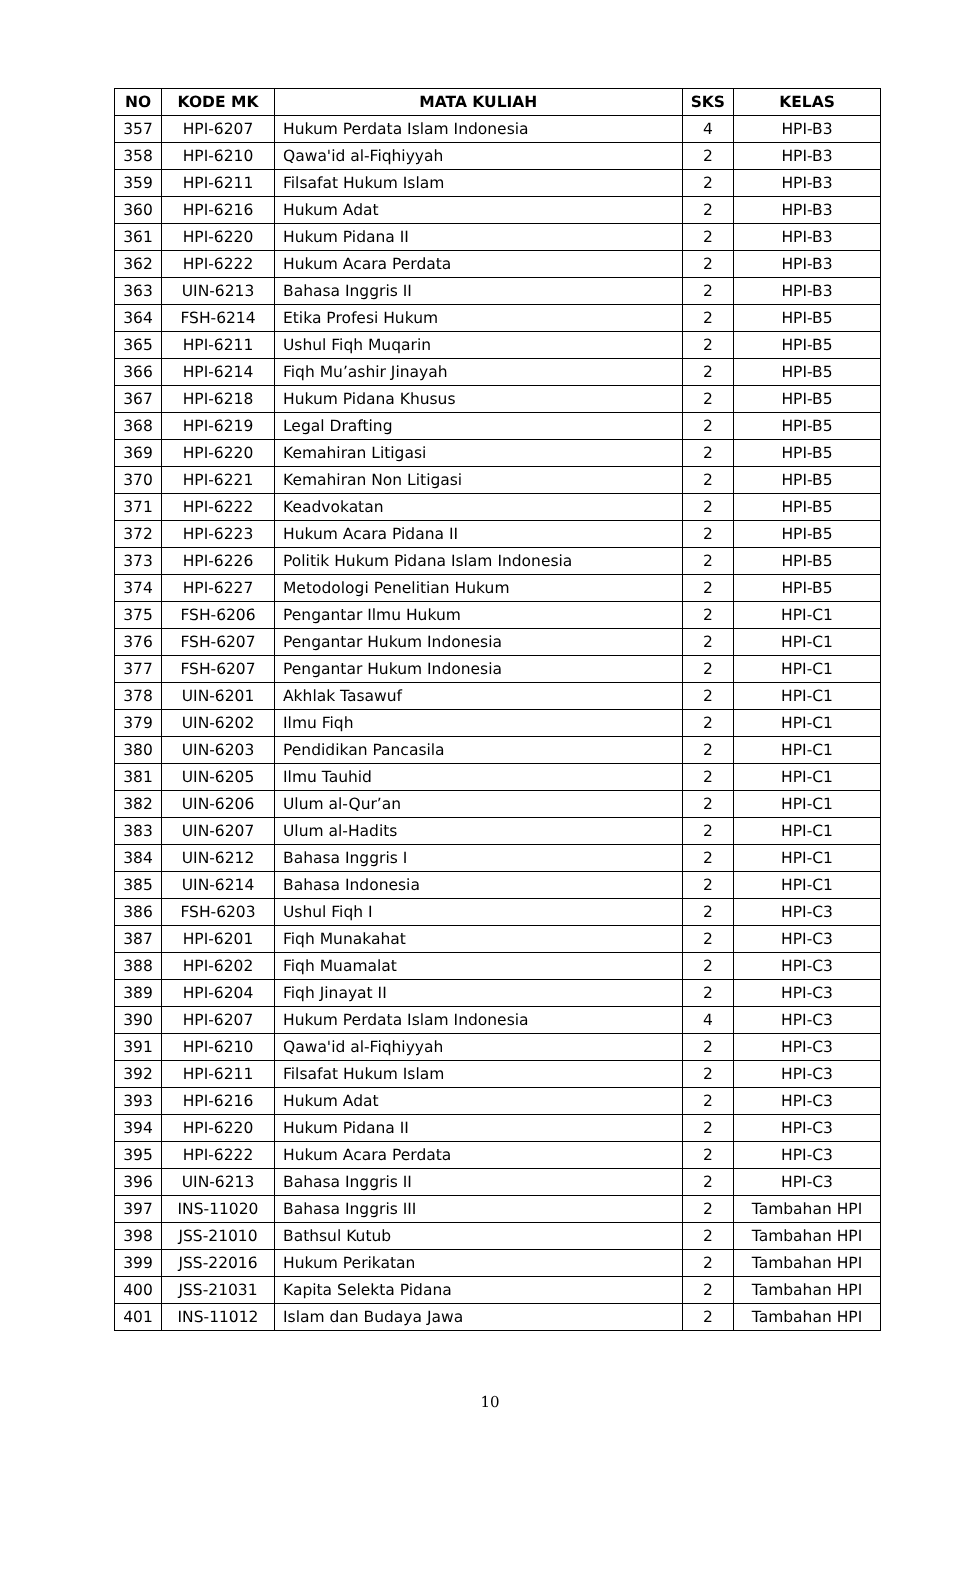| NO | KODE MK | MATA KULIAH | SKS | KELAS |
| --- | --- | --- | --- | --- |
| 357 | HPI-6207 | Hukum Perdata Islam Indonesia | 4 | HPI-B3 |
| 358 | HPI-6210 | Qawa'id al-Fiqhiyyah | 2 | HPI-B3 |
| 359 | HPI-6211 | Filsafat Hukum Islam | 2 | HPI-B3 |
| 360 | HPI-6216 | Hukum Adat | 2 | HPI-B3 |
| 361 | HPI-6220 | Hukum Pidana II | 2 | HPI-B3 |
| 362 | HPI-6222 | Hukum Acara Perdata | 2 | HPI-B3 |
| 363 | UIN-6213 | Bahasa Inggris II | 2 | HPI-B3 |
| 364 | FSH-6214 | Etika Profesi Hukum | 2 | HPI-B5 |
| 365 | HPI-6211 | Ushul Fiqh Muqarin | 2 | HPI-B5 |
| 366 | HPI-6214 | Fiqh Mu’ashir Jinayah | 2 | HPI-B5 |
| 367 | HPI-6218 | Hukum Pidana Khusus | 2 | HPI-B5 |
| 368 | HPI-6219 | Legal Drafting | 2 | HPI-B5 |
| 369 | HPI-6220 | Kemahiran Litigasi | 2 | HPI-B5 |
| 370 | HPI-6221 | Kemahiran Non Litigasi | 2 | HPI-B5 |
| 371 | HPI-6222 | Keadvokatan | 2 | HPI-B5 |
| 372 | HPI-6223 | Hukum Acara Pidana II | 2 | HPI-B5 |
| 373 | HPI-6226 | Politik Hukum Pidana Islam Indonesia | 2 | HPI-B5 |
| 374 | HPI-6227 | Metodologi Penelitian Hukum | 2 | HPI-B5 |
| 375 | FSH-6206 | Pengantar Ilmu Hukum | 2 | HPI-C1 |
| 376 | FSH-6207 | Pengantar Hukum Indonesia | 2 | HPI-C1 |
| 377 | FSH-6207 | Pengantar Hukum Indonesia | 2 | HPI-C1 |
| 378 | UIN-6201 | Akhlak Tasawuf | 2 | HPI-C1 |
| 379 | UIN-6202 | Ilmu Fiqh | 2 | HPI-C1 |
| 380 | UIN-6203 | Pendidikan Pancasila | 2 | HPI-C1 |
| 381 | UIN-6205 | Ilmu Tauhid | 2 | HPI-C1 |
| 382 | UIN-6206 | Ulum al-Qur’an | 2 | HPI-C1 |
| 383 | UIN-6207 | Ulum al-Hadits | 2 | HPI-C1 |
| 384 | UIN-6212 | Bahasa Inggris I | 2 | HPI-C1 |
| 385 | UIN-6214 | Bahasa Indonesia | 2 | HPI-C1 |
| 386 | FSH-6203 | Ushul Fiqh I | 2 | HPI-C3 |
| 387 | HPI-6201 | Fiqh Munakahat | 2 | HPI-C3 |
| 388 | HPI-6202 | Fiqh Muamalat | 2 | HPI-C3 |
| 389 | HPI-6204 | Fiqh Jinayat II | 2 | HPI-C3 |
| 390 | HPI-6207 | Hukum Perdata Islam Indonesia | 4 | HPI-C3 |
| 391 | HPI-6210 | Qawa'id al-Fiqhiyyah | 2 | HPI-C3 |
| 392 | HPI-6211 | Filsafat Hukum Islam | 2 | HPI-C3 |
| 393 | HPI-6216 | Hukum Adat | 2 | HPI-C3 |
| 394 | HPI-6220 | Hukum Pidana II | 2 | HPI-C3 |
| 395 | HPI-6222 | Hukum Acara Perdata | 2 | HPI-C3 |
| 396 | UIN-6213 | Bahasa Inggris II | 2 | HPI-C3 |
| 397 | INS-11020 | Bahasa Inggris III | 2 | Tambahan HPI |
| 398 | JSS-21010 | Bathsul Kutub | 2 | Tambahan HPI |
| 399 | JSS-22016 | Hukum Perikatan | 2 | Tambahan HPI |
| 400 | JSS-21031 | Kapita Selekta Pidana | 2 | Tambahan HPI |
| 401 | INS-11012 | Islam dan Budaya Jawa | 2 | Tambahan HPI |
10